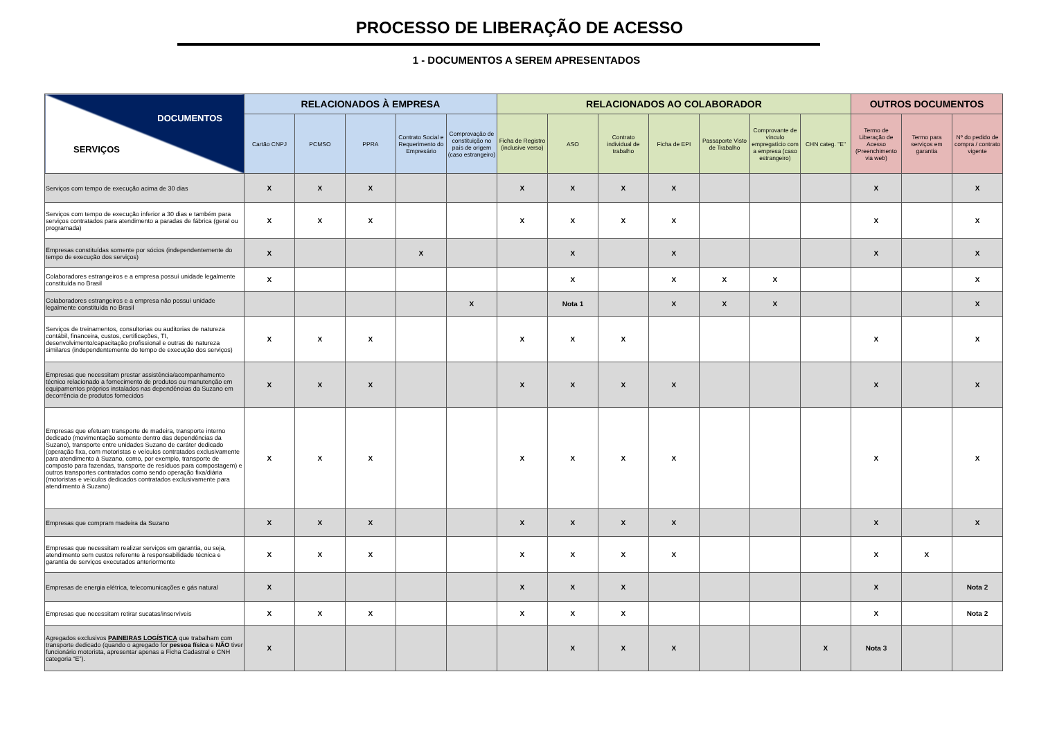PROCESSO DE LIBERAÇÃO DE ACESSO
1 - DOCUMENTOS A SEREM APRESENTADOS
| DOCUMENTOS SERVIÇOS | RELACIONADOS À EMPRESA | | | | | RELACIONADOS AO COLABORADOR | | | | | | | OUTROS DOCUMENTOS | | |
| --- | --- | --- | --- | --- | --- | --- | --- | --- | --- | --- | --- | --- | --- | --- | --- |
| | Cartão CNPJ | PCMSO | PPRA | Contrato Social e Requerimento do Empresário | Comprovação de constituição no país de origem (caso estrangeiro) | Ficha de Registro (inclusive verso) | ASO | Contrato individual de trabalho | Ficha de EPI | Passaporte Visto de Trabalho | Comprovante de vínculo empregatício com a empresa (caso estrangeiro) | CHN categ. "E" | Termo de Liberação de Acesso (Preenchimento via web) | Termo para serviços em garantia | Nº do pedido de compra / contrato vigente |
| Serviços com tempo de execução acima de 30 dias | X | X | X | | | X | X | X | X | | | | X | | X |
| Serviços com tempo de execução inferior a 30 dias e também para serviços contratados para atendimento a paradas de fábrica (geral ou programada) | X | X | X | | | X | X | X | X | | | | X | | X |
| Empresas constituídas somente por sócios (independentemente do tempo de execução dos serviços) | X | | | X | | | X | | X | | | | X | | X |
| Colaboradores estrangeiros e a empresa possuí unidade legalmente constituída no Brasil | X | | | | | | X | | X | X | X | | | | X |
| Colaboradores estrangeiros e a empresa não possuí unidade legalmente constituída no Brasil | | | | | X | | Nota 1 | | X | X | X | | | | X |
| Serviços de treinamentos, consultorias ou auditorias de natureza contábil, financeira, custos, certificações, TI, desenvolvimento/capacitação profissional e outras de natureza similares (independentemente do tempo de execução dos serviços) | X | X | X | | | X | X | X | | | | | X | | X |
| Empresas que necessitam prestar assistência/acompanhamento técnico relacionado a fornecimento de produtos ou manutenção em equipamentos próprios instalados nas dependências da Suzano em decorrência de produtos fornecidos | X | X | X | | | X | X | X | X | | | | X | | X |
| Empresas que efetuam transporte de madeira, transporte interno dedicado (movimentação somente dentro das dependências da Suzano), transporte entre unidades Suzano de caráter dedicado (operação fixa, com motoristas e veículos contratados exclusivamente para atendimento à Suzano, como, por exemplo, transporte de composto para fazendas, transporte de resíduos para compostagem) e outros transportes contratados como sendo operação fixa/diária (motoristas e veículos dedicados contratados exclusivamente para atendimento à Suzano) | X | X | X | | | X | X | X | X | | | | X | | X |
| Empresas que compram madeira da Suzano | X | X | X | | | X | X | X | X | | | | X | | X |
| Empresas que necessitam realizar serviços em garantia, ou seja, atendimento sem custos referente à responsabilidade técnica e garantia de serviços executados anteriormente | X | X | X | | | X | X | X | X | | | | X | X | |
| Empresas de energia elétrica, telecomunicações e gás natural | X | | | | | X | X | X | | | | | X | | Nota 2 |
| Empresas que necessitam retirar sucatas/inservíveis | X | X | X | | | X | X | X | | | | | X | | Nota 2 |
| Agregados exclusivos PAINEIRAS LOGÍSTICA que trabalham com transporte dedicado (quando o agregado for pessoa física e NÃO tiver funcionário motorista, apresentar apenas a Ficha Cadastral e CNH categoria “E”). | X | | | | | | X | X | X | | | X | Nota 3 | | |